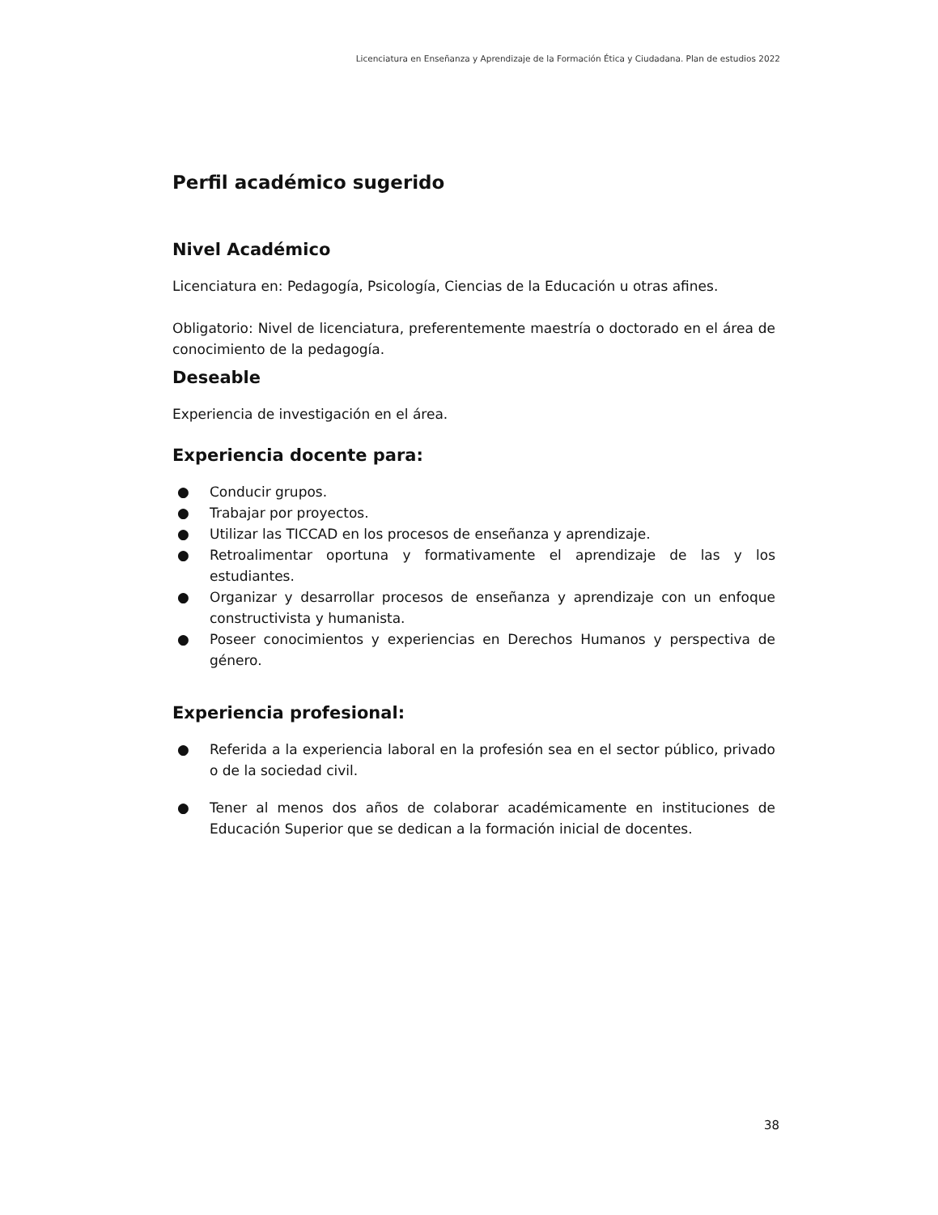Licenciatura en Enseñanza y Aprendizaje de la Formación Ética y Ciudadana. Plan de estudios 2022
Perfil académico sugerido
Nivel Académico
Licenciatura en: Pedagogía, Psicología, Ciencias de la Educación u otras afines.
Obligatorio: Nivel de licenciatura, preferentemente maestría o doctorado en el área de conocimiento de la pedagogía.
Deseable
Experiencia de investigación en el área.
Experiencia docente para:
● Conducir grupos.
● Trabajar por proyectos.
● Utilizar las TICCAD en los procesos de enseñanza y aprendizaje.
● Retroalimentar oportuna y formativamente el aprendizaje de las y los estudiantes.
● Organizar y desarrollar procesos de enseñanza y aprendizaje con un enfoque constructivista y humanista.
● Poseer conocimientos y experiencias en Derechos Humanos y perspectiva de género.
Experiencia profesional:
● Referida a la experiencia laboral en la profesión sea en el sector público, privado o de la sociedad civil.
● Tener al menos dos años de colaborar académicamente en instituciones de Educación Superior que se dedican a la formación inicial de docentes.
38